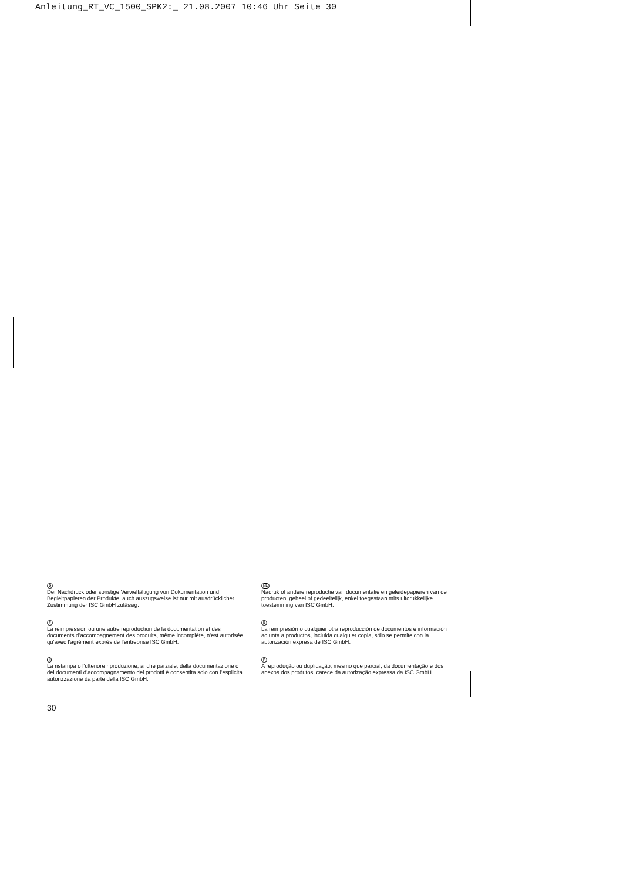Anleitung_RT_VC_1500_SPK2:_ 21.08.2007 10:46 Uhr Seite 30
D
Der Nachdruck oder sonstige Vervielfältigung von Dokumentation und Begleitpapieren der Produkte, auch auszugsweise ist nur mit aus­drücklicher Zustimmung der ISC GmbH zulässig.
F
La réimpression ou une autre reproduction de la documentation et des documents d’accompagnement des produits, même incomplète, n’est autorisée qu’avec l’agrément exprès de l’entreprise ISC GmbH.
I
La ristampa o l’ulteriore riproduzione, anche parziale, della documentazione o dei documenti d’accompagnamento dei prodotti è consentita solo con l’esplicita autorizzazione da parte della ISC GmbH.
NL
Nadruk of andere reproductie van documentatie en geleidepapieren van de producten, geheel of gedeeltelijk, enkel toegestaan mits uitdrukkelijke toestemming van ISC GmbH.
E
La reimpresión o cualquier otra reproducción de documentos e información adjunta a productos, incluida cualquier copia, sólo se permite con la autorización expresa de ISC GmbH.
P
A reprodução ou duplicação, mesmo que parcial, da documentação e dos anexos dos produtos, carece da autorização expressa da ISC GmbH.
30